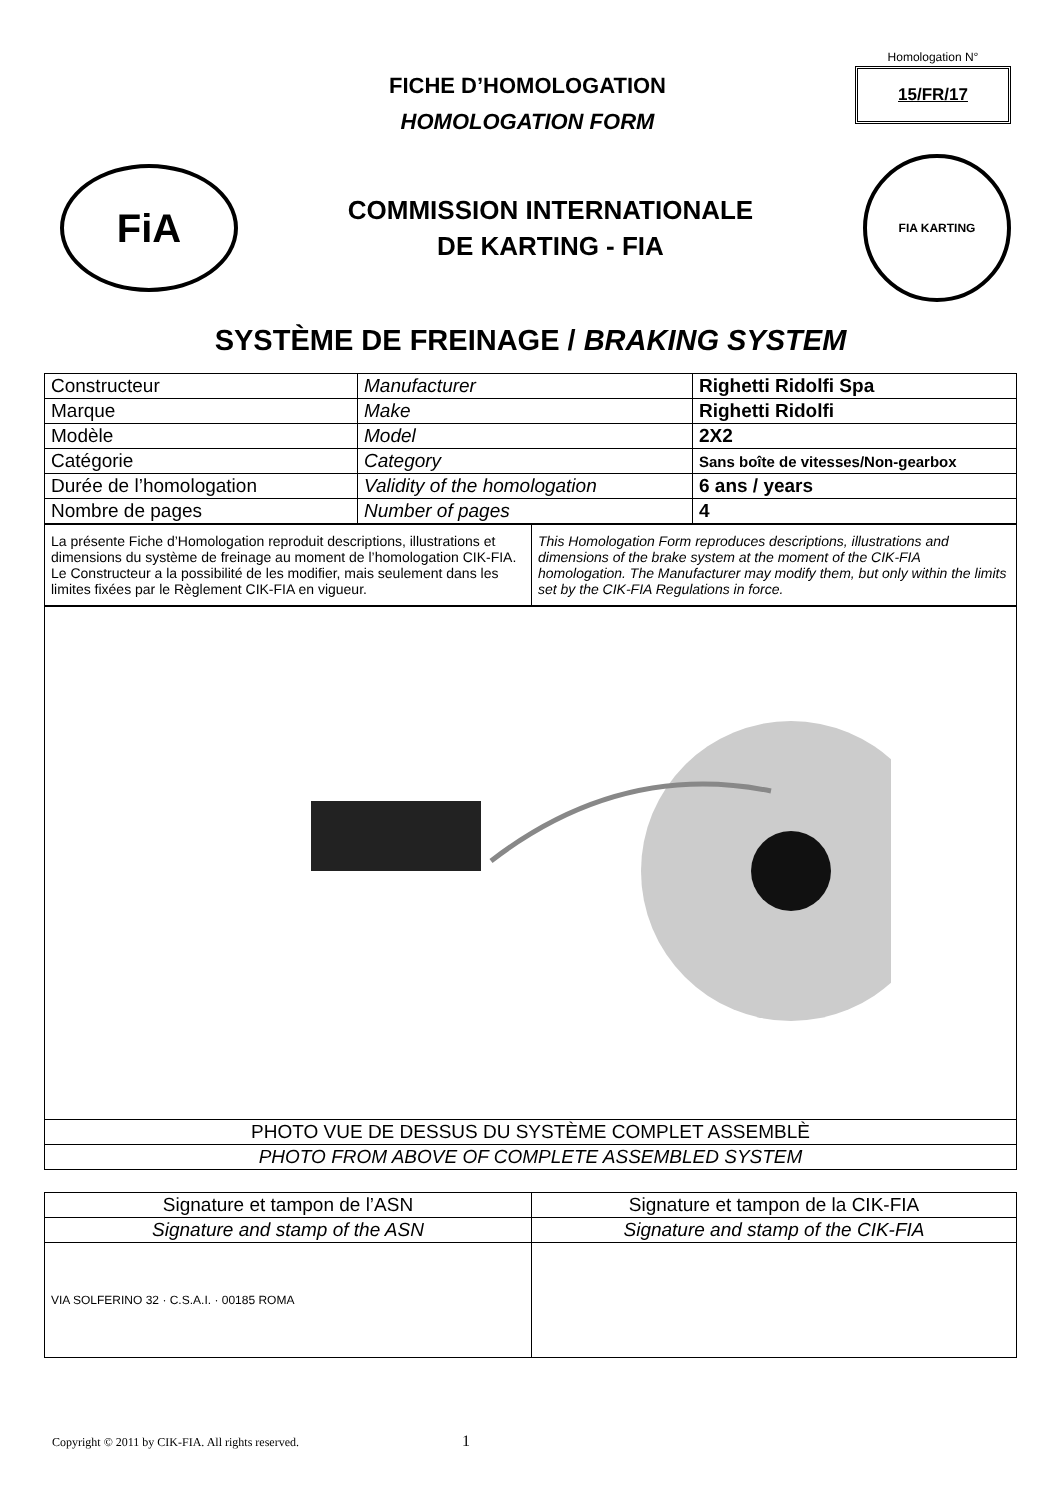FICHE D’HOMOLOGATION
HOMOLOGATION FORM
Homologation N°
15/FR/17
FiA
COMMISSION INTERNATIONALE
DE KARTING - FIA
FIA KARTING
SYSTÈME DE FREINAGE / BRAKING SYSTEM
| Constructeur | Manufacturer | Righetti Ridolfi Spa |
| Marque | Make | Righetti Ridolfi |
| Modèle | Model | 2X2 |
| Catégorie | Category | Sans boîte de vitesses/Non-gearbox |
| Durée de l’homologation | Validity of the homologation | 6 ans / years |
| Nombre de pages | Number of pages | 4 |
| La présente Fiche d’Homologation reproduit descriptions, illustrations et dimensions du système de freinage au moment de l’homologation CIK-FIA. Le Constructeur a la possibilité de les modifier, mais seulement dans les limites fixées par le Règlement CIK-FIA en vigueur. | This Homologation Form reproduces descriptions, illustrations and dimensions of the brake system at the moment of the CIK-FIA homologation. The Manufacturer may modify them, but only within the limits set by the CIK-FIA Regulations in force. |
| PHOTO VUE DE DESSUS DU SYSTÈME COMPLET ASSEMBLÈ |
| PHOTO FROM ABOVE OF COMPLETE ASSEMBLED SYSTEM |
| Signature et tampon de l’ASN | Signature et tampon de la CIK-FIA |
| Signature and stamp of the ASN | Signature and stamp of the CIK-FIA |
| VIA SOLFERINO 32 · C.S.A.I. · 00185 ROMA | |
Copyright © 2011 by CIK-FIA. All rights reserved. 1